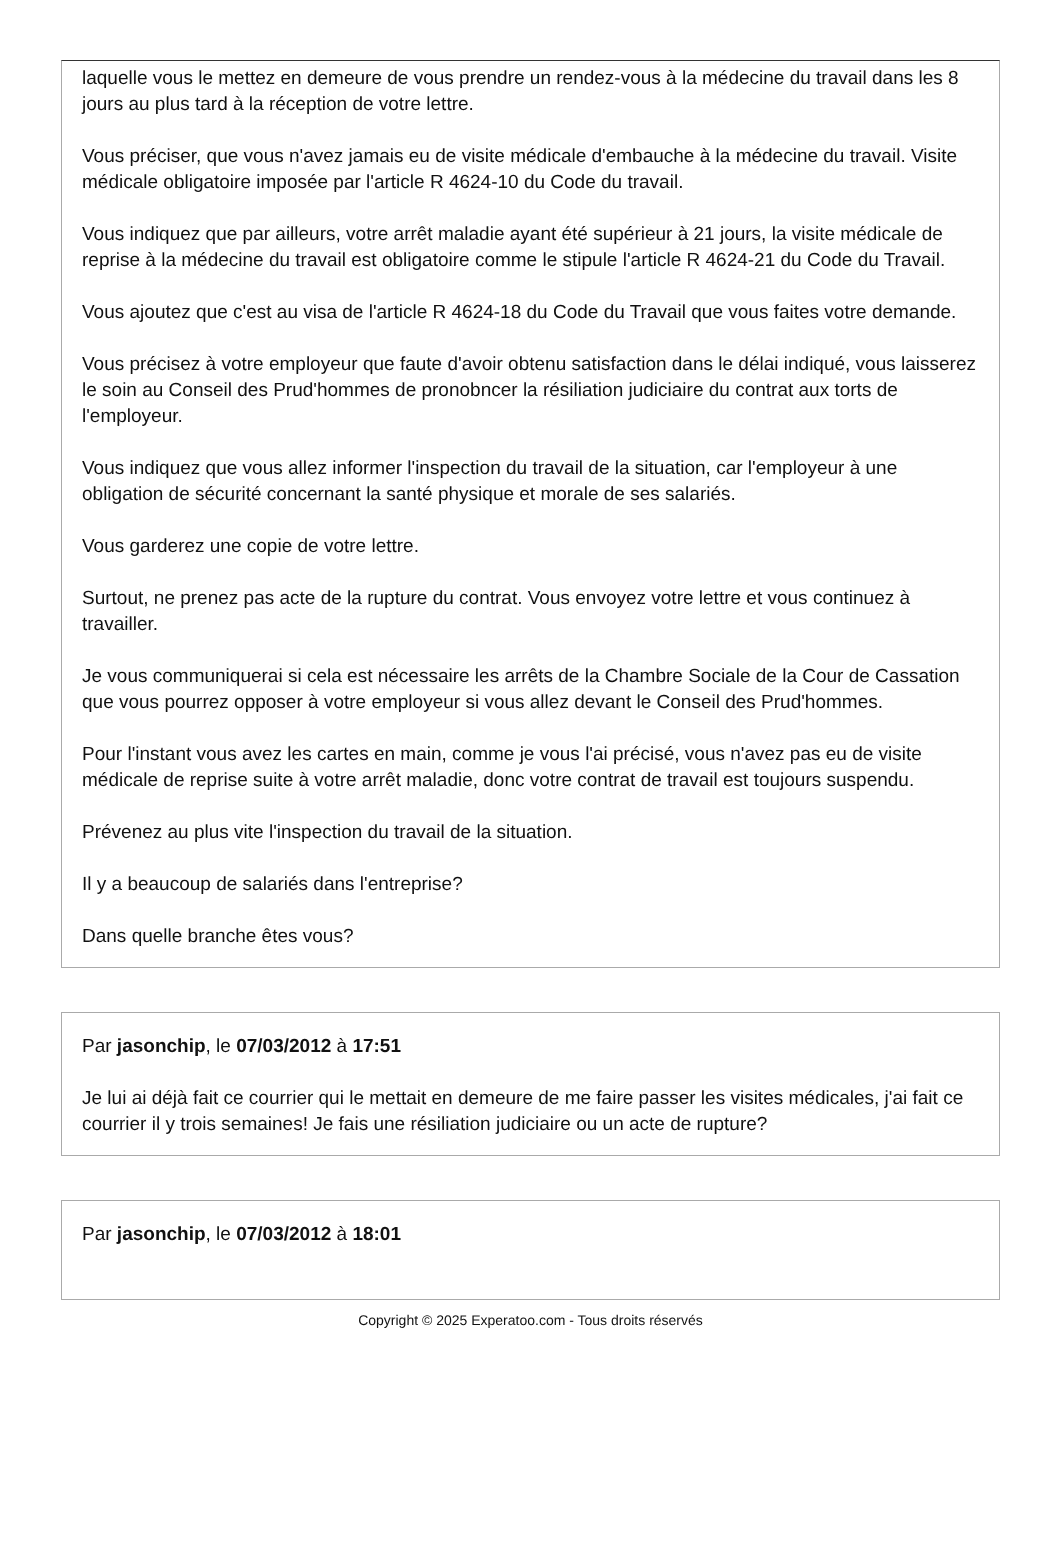laquelle vous le mettez en demeure de vous prendre un rendez-vous à la médecine du travail dans les 8 jours au plus tard à la réception de votre lettre.
Vous préciser, que vous n'avez jamais eu de visite médicale d'embauche à la médecine du travail. Visite médicale obligatoire imposée par l'article R 4624-10 du Code du travail.
Vous indiquez que par ailleurs, votre arrêt maladie ayant été supérieur à 21 jours, la visite médicale de reprise à la médecine du travail est obligatoire comme le stipule l'article R 4624-21 du Code du Travail.
Vous ajoutez que c'est au visa de l'article R 4624-18 du Code du Travail que vous faites votre demande.
Vous précisez à votre employeur que faute d'avoir obtenu satisfaction dans le délai indiqué, vous laisserez le soin au Conseil des Prud'hommes de pronobncer la résiliation judiciaire du contrat aux torts de l'employeur.
Vous indiquez que vous allez informer l'inspection du travail de la situation, car l'employeur à une obligation de sécurité concernant la santé physique et morale de ses salariés.
Vous garderez une copie de votre lettre.
Surtout, ne prenez pas acte de la rupture du contrat. Vous envoyez votre lettre et vous continuez à travailler.
Je vous communiquerai si cela est nécessaire les arrêts de la Chambre Sociale de la Cour de Cassation que vous pourrez opposer à votre employeur si vous allez devant le Conseil des Prud'hommes.
Pour l'instant vous avez les cartes en main, comme je vous l'ai précisé, vous n'avez pas eu de visite médicale de reprise suite à votre arrêt maladie, donc votre contrat de travail est toujours suspendu.
Prévenez au plus vite l'inspection du travail de la situation.
Il y a beaucoup de salariés dans l'entreprise?
Dans quelle branche êtes vous?
Par jasonchip, le 07/03/2012 à 17:51
Je lui ai déjà fait ce courrier qui le mettait en demeure de me faire passer les visites médicales, j'ai fait ce courrier il y trois semaines! Je fais une résiliation judiciaire ou un acte de rupture?
Par jasonchip, le 07/03/2012 à 18:01
Copyright © 2025 Experatoo.com - Tous droits réservés